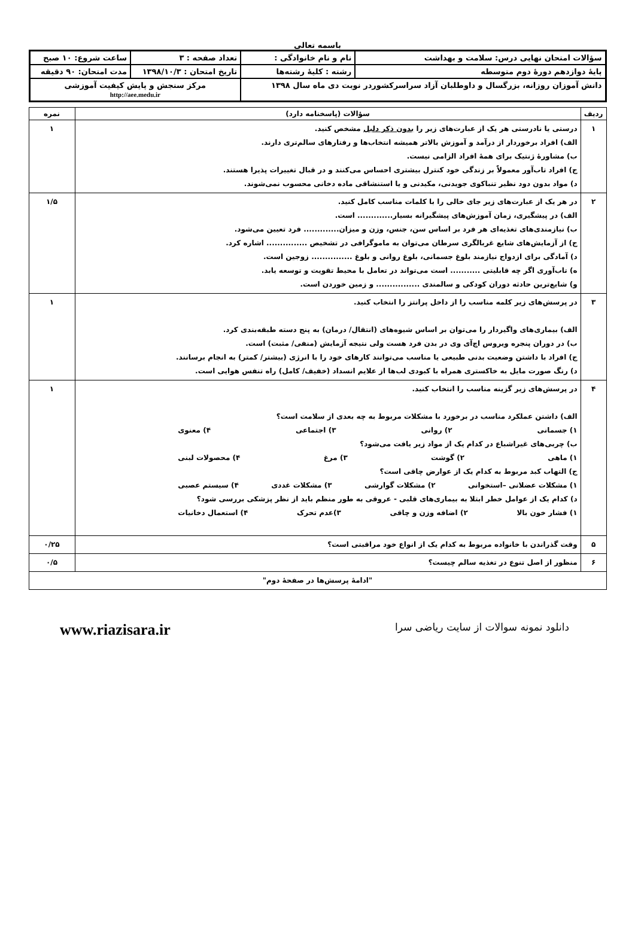باسمه تعالی
| سؤالات امتحان نهایی درس: سلامت و بهداشت | نام و نام خانوادگی : | تعداد صفحه : ۳ | ساعت شروع: ۱۰ صبح |
| پایهٔ دوازدهم دورهٔ دوم متوسطه | رشته : کلیهٔ رشته‌ها | تاریخ امتحان : ۱۳۹۸/۱۰/۳ | مدت امتحان: ۹۰ دقیقه |
| دانش آموزان روزانه، بزرگسال و داوطلبان آزاد سراسرکشوردر نوبت دی ماه سال ۱۳۹۸ | | مرکز سنجش و پایش کیفیت آموزشی http://aee.medu.ir | |
| ردیف | سؤالات (پاسخنامه دارد) | نمره |
| --- | --- | --- |
| ۱ | درستی یا نادرستی هر یک از عبارت‌های زیر را بدون ذکر دلیل مشخص کنید. الف) افراد برخوردار از درآمد و آموزش بالاتر همیشه انتخاب‌ها و رفتارهای سالم‌تری دارند. ب) مشاورهٔ ژنتیک برای همهٔ افراد الزامی نیست. ج) افراد تاب‌آور معمولاً بر زندگی خود کنترل بیشتری احساس می‌کنند و در قبال تغییرات پذیرا هستند. د) مواد بدون دود نظیر تنباکوی جویدنی، مکیدنی و یا استنشاقی ماده دخانی محسوب نمی‌شوند. | ۱ |
| ۲ | در هر یک از عبارت‌های زیر جای خالی را با کلمات مناسب کامل کنید. الف) در پیشگیری، زمان آموزش‌های پیشگیرانه بسیار............. است. ب) نیازمندی‌های تغذیه‌ای هر فرد بر اساس سن، جنس، وزن و میزان............. فرد تعیین می‌شود. ج) از آزمایش‌های شایع غربالگری سرطان می‌توان به ماموگرافی در تشخیص ............... اشاره کرد. د) آمادگی برای ازدواج نیازمند بلوغ جسمانی، بلوغ روانی و بلوغ ............... زوجین است. ه) تاب‌آوری اگر چه قابلیتی ........... است می‌تواند در تعامل با محیط تقویت و توسعه یابد. و) شایع‌ترین حادثه دوران کودکی و سالمندی ................ و زمین خوردن است. | ۱/۵ |
| ۳ | در پرسش‌های زیر کلمه مناسب را از داخل پرانتز را انتخاب کنید. الف) بیماری‌های واگیردار را می‌توان بر اساس شیوه‌های (انتقال/ درمان) به پنج دسته طبقه‌بندی کرد. ب) در دوران پنجره ویروس اچ‌آی وی در بدن فرد هست ولی نتیجه آزمایش (منفی/ مثبت) است. ج) افراد با داشتن وضعیت بدنی طبیعی یا مناسب می‌توانند کارهای خود را با انرژی (بیشتر/ کمتر) به انجام برسانند. د) رنگ صورت مایل به خاکستری همراه با کبودی لب‌ها از علایم انسداد (خفیف/ کامل) راه تنفس هوایی است. | ۱ |
| ۴ | در پرسش‌های زیر گزینه مناسب را انتخاب کنید. الف) داشتن عملکرد مناسب در برخورد با مشکلات مربوط به چه بعدی از سلامت است؟ ۱) جسمانی ۲) روانی ۳) اجتماعی ۴) معنوی ب) چربی‌های غیراشباع در کدام یک از مواد زیر یافت می‌شود؟ ۱) ماهی ۲) گوشت ۳) مرغ ۴) محصولات لبنی ج) التهاب کبد مربوط به کدام یک از عوارض چاقی است؟ ۱) مشکلات عضلانی –استخوانی ۲) مشکلات گوارشی ۳) مشکلات غددی ۴) سیستم عصبی د) کدام یک از عوامل خطر ابتلا به بیماری‌های قلبی - عروقی به طور منظم باید از نظر پزشکی بررسی شود؟ ۱) فشار خون بالا ۲) اضافه وزن و چاقی ۳)عدم تحرک ۴) استعمال دخانیات | ۱ |
| ۵ | وقت گذراندن با خانواده مربوط به کدام یک از انواع خود مراقبتی است؟ | ۰/۲۵ |
| ۶ | منظور از اصل تنوع در تغذیه سالم چیست؟ | ۰/۵ |
| "ادامهٔ پرسش‌ها در صفحهٔ دوم" | | |
دانلود نمونه سوالات از سایت ریاضی سرا www.riazisara.ir